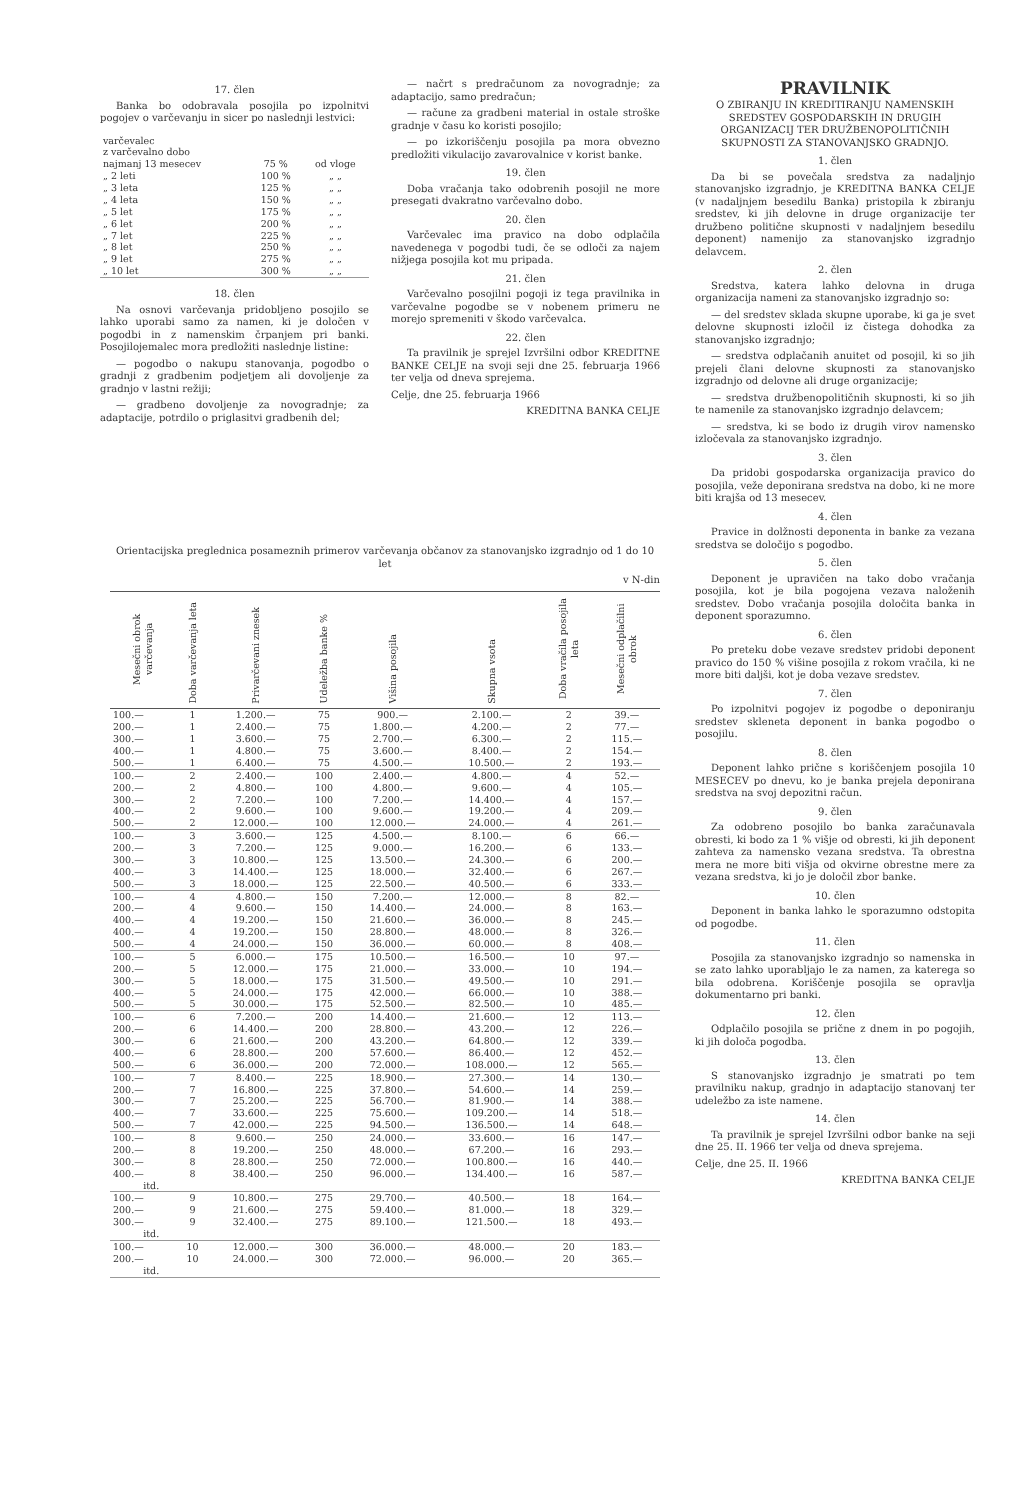17. člen
Banka bo odobravala posojila po izpolnitvi pogojev o varčevanju in sicer po naslednji lestvici:
| varčevalec z varčevalno dobo | | |
| najmanj 13 mesecev | 75 % | od vloge |
| „ 2 leti | 100 % | „ „ |
| „ 3 leta | 125 % | „ „ |
| „ 4 leta | 150 % | „ „ |
| „ 5 let | 175 % | „ „ |
| „ 6 let | 200 % | „ „ |
| „ 7 let | 225 % | „ „ |
| „ 8 let | 250 % | „ „ |
| „ 9 let | 275 % | „ „ |
| „ 10 let | 300 % | „ „ |
18. člen
Na osnovi varčevanja pridobljeno posojilo se lahko uporabi samo za namen, ki je določen v pogodbi in z namenskim črpanjem pri banki. Posojilojemalec mora predložiti naslednje listine:
— pogodbo o nakupu stanovanja, pogodbo o gradnji z gradbenim podjetjem ali dovoljenje za gradnjo v lastni režiji;
— gradbeno dovoljenje za novogradnje; za adaptacije, potrdilo o priglasitvi gradbenih del;
— načrt s predračunom za novogradnje; za adaptacijo, samo predračun;
— račune za gradbeni material in ostale stroške gradnje v času ko koristi posojilo;
— po izkoriščenju posojila pa mora obvezno predložiti vikulacijo zavarovalnice v korist banke.
19. člen
Doba vračanja tako odobrenih posojil ne more presegati dvakratno varčevalno dobo.
20. člen
Varčevalec ima pravico na dobo odplačila navedenega v pogodbi tudi, če se odloči za najem nižjega posojila kot mu pripada.
21. člen
Varčevalno posojilni pogoji iz tega pravilnika in varčevalne pogodbe se v nobenem primeru ne morejo spremeniti v škodo varčevalca.
22. člen
Ta pravilnik je sprejel Izvršilni odbor KREDITNE BANKE CELJE na svoji seji dne 25. februarja 1966 ter velja od dneva sprejema.
Celje, dne 25. februarja 1966
KREDITNA BANKA CELJE
PRAVILNIK
O ZBIRANJU IN KREDITIRANJU NAMENSKIH SREDSTEV GOSPODARSKIH IN DRUGIH ORGANIZACIJ TER DRUŽBENOPOLITIČNIH SKUPNOSTI ZA STANOVANJSKO GRADNJO.
1. člen
Da bi se povečala sredstva za nadaljnjo stanovanjsko izgradnjo, je KREDITNA BANKA CELJE (v nadaljnjem besedilu Banka) pristopila k zbiranju sredstev, ki jih delovne in druge organizacije ter družbeno politične skupnosti v nadaljnjem besedilu deponent) namenijo za stanovanjsko izgradnjo delavcem.
2. člen
Sredstva, katera lahko delovna in druga organizacija nameni za stanovanjsko izgradnjo so:
— del sredstev sklada skupne uporabe, ki ga je svet delovne skupnosti izločil iz čistega dohodka za stanovanjsko izgradnjo;
— sredstva odplačanih anuitet od posojil, ki so jih prejeli člani delovne skupnosti za stanovanjsko izgradnjo od delovne ali druge organizacije;
— sredstva družbenopolitičnih skupnosti, ki so jih te namenile za stanovanjsko izgradnjo delavcem;
— sredstva, ki se bodo iz drugih virov namensko izločevala za stanovanjsko izgradnjo.
3. člen
Da pridobi gospodarska organizacija pravico do posojila, veže deponirana sredstva na dobo, ki ne more biti krajša od 13 mesecev.
4. člen
Pravice in dolžnosti deponenta in banke za vezana sredstva se določijo s pogodbo.
5. člen
Deponent je upravičen na tako dobo vračanja posojila, kot je bila pogojena vezava naloženih sredstev. Dobo vračanja posojila določita banka in deponent sporazumno.
6. člen
Po preteku dobe vezave sredstev pridobi deponent pravico do 150 % višine posojila z rokom vračila, ki ne more biti daljši, kot je doba vezave sredstev.
7. člen
Po izpolnitvi pogojev iz pogodbe o deponiranju sredstev skleneta deponent in banka pogodbo o posojilu.
8. člen
Deponent lahko prične s koriščenjem posojila 10 MESECEV po dnevu, ko je banka prejela deponirana sredstva na svoj depozitni račun.
9. člen
Za odobreno posojilo bo banka zaračunavala obresti, ki bodo za 1 % višje od obresti, ki jih deponent zahteva za namensko vezana sredstva. Ta obrestna mera ne more biti višja od okvirne obrestne mere za vezana sredstva, ki jo je določil zbor banke.
10. člen
Deponent in banka lahko le sporazumno odstopita od pogodbe.
11. člen
Posojila za stanovanjsko izgradnjo so namenska in se zato lahko uporabljajo le za namen, za katerega so bila odobrena. Koriščenje posojila se opravlja dokumentarno pri banki.
12. člen
Odplačilo posojila se prične z dnem in po pogojih, ki jih določa pogodba.
13. člen
S stanovanjsko izgradnjo je smatrati po tem pravilniku nakup, gradnjo in adaptacijo stanovanj ter udeležbo za iste namene.
14. člen
Ta pravilnik je sprejel Izvršilni odbor banke na seji dne 25. II. 1966 ter velja od dneva sprejema.
Celje, dne 25. II. 1966
KREDITNA BANKA CELJE
Orientacijska preglednica posameznih primerov varčevanja občanov za stanovanjsko izgradnjo od 1 do 10 let
v N-din
| Mesečni obrok varčevanja | Doba varčevanja leta | Privarčevani znesek | Udeležba banke % | Višina posojila | Skupna vsota | Doba vračila posojila leta | Mesečni odplačilni obrok |
| --- | --- | --- | --- | --- | --- | --- | --- |
| 100.— | 1 | 1.200.— | 75 | 900.— | 2.100.— | 2 | 39.— |
| 200.— | 1 | 2.400.— | 75 | 1.800.— | 4.200.— | 2 | 77.— |
| 300.— | 1 | 3.600.— | 75 | 2.700.— | 6.300.— | 2 | 115.— |
| 400.— | 1 | 4.800.— | 75 | 3.600.— | 8.400.— | 2 | 154.— |
| 500.— | 1 | 6.400.— | 75 | 4.500.— | 10.500.— | 2 | 193.— |
| 100.— | 2 | 2.400.— | 100 | 2.400.— | 4.800.— | 4 | 52.— |
| 200.— | 2 | 4.800.— | 100 | 4.800.— | 9.600.— | 4 | 105.— |
| 300.— | 2 | 7.200.— | 100 | 7.200.— | 14.400.— | 4 | 157.— |
| 400.— | 2 | 9.600.— | 100 | 9.600.— | 19.200.— | 4 | 209.— |
| 500.— | 2 | 12.000.— | 100 | 12.000.— | 24.000.— | 4 | 261.— |
| 100.— | 3 | 3.600.— | 125 | 4.500.— | 8.100.— | 6 | 66.— |
| 200.— | 3 | 7.200.— | 125 | 9.000.— | 16.200.— | 6 | 133.— |
| 300.— | 3 | 10.800.— | 125 | 13.500.— | 24.300.— | 6 | 200.— |
| 400.— | 3 | 14.400.— | 125 | 18.000.— | 32.400.— | 6 | 267.— |
| 500.— | 3 | 18.000.— | 125 | 22.500.— | 40.500.— | 6 | 333.— |
| 100.— | 4 | 4.800.— | 150 | 7.200.— | 12.000.— | 8 | 82.— |
| 200.— | 4 | 9.600.— | 150 | 14.400.— | 24.000.— | 8 | 163.— |
| 400.— | 4 | 19.200.— | 150 | 21.600.— | 36.000.— | 8 | 245.— |
| 400.— | 4 | 19.200.— | 150 | 28.800.— | 48.000.— | 8 | 326.— |
| 500.— | 4 | 24.000.— | 150 | 36.000.— | 60.000.— | 8 | 408.— |
| 100.— | 5 | 6.000.— | 175 | 10.500.— | 16.500.— | 10 | 97.— |
| 200.— | 5 | 12.000.— | 175 | 21.000.— | 33.000.— | 10 | 194.— |
| 300.— | 5 | 18.000.— | 175 | 31.500.— | 49.500.— | 10 | 291.— |
| 400.— | 5 | 24.000.— | 175 | 42.000.— | 66.000.— | 10 | 388.— |
| 500.— | 5 | 30.000.— | 175 | 52.500.— | 82.500.— | 10 | 485.— |
| 100.— | 6 | 7.200.— | 200 | 14.400.— | 21.600.— | 12 | 113.— |
| 200.— | 6 | 14.400.— | 200 | 28.800.— | 43.200.— | 12 | 226.— |
| 300.— | 6 | 21.600.— | 200 | 43.200.— | 64.800.— | 12 | 339.— |
| 400.— | 6 | 28.800.— | 200 | 57.600.— | 86.400.— | 12 | 452.— |
| 500.— | 6 | 36.000.— | 200 | 72.000.— | 108.000.— | 12 | 565.— |
| 100.— | 7 | 8.400.— | 225 | 18.900.— | 27.300.— | 14 | 130.— |
| 200.— | 7 | 16.800.— | 225 | 37.800.— | 54.600.— | 14 | 259.— |
| 300.— | 7 | 25.200.— | 225 | 56.700.— | 81.900.— | 14 | 388.— |
| 400.— | 7 | 33.600.— | 225 | 75.600.— | 109.200.— | 14 | 518.— |
| 500.— | 7 | 42.000.— | 225 | 94.500.— | 136.500.— | 14 | 648.— |
| 100.— | 8 | 9.600.— | 250 | 24.000.— | 33.600.— | 16 | 147.— |
| 200.— | 8 | 19.200.— | 250 | 48.000.— | 67.200.— | 16 | 293.— |
| 300.— | 8 | 28.800.— | 250 | 72.000.— | 100.800.— | 16 | 440.— |
| 400.— | 8 | 38.400.— | 250 | 96.000.— | 134.400.— | 16 | 587.— |
| itd. | | | | | | | |
| 100.— | 9 | 10.800.— | 275 | 29.700.— | 40.500.— | 18 | 164.— |
| 200.— | 9 | 21.600.— | 275 | 59.400.— | 81.000.— | 18 | 329.— |
| 300.— | 9 | 32.400.— | 275 | 89.100.— | 121.500.— | 18 | 493.— |
| itd. | | | | | | | |
| 100.— | 10 | 12.000.— | 300 | 36.000.— | 48.000.— | 20 | 183.— |
| 200.— | 10 | 24.000.— | 300 | 72.000.— | 96.000.— | 20 | 365.— |
| itd. | | | | | | | |